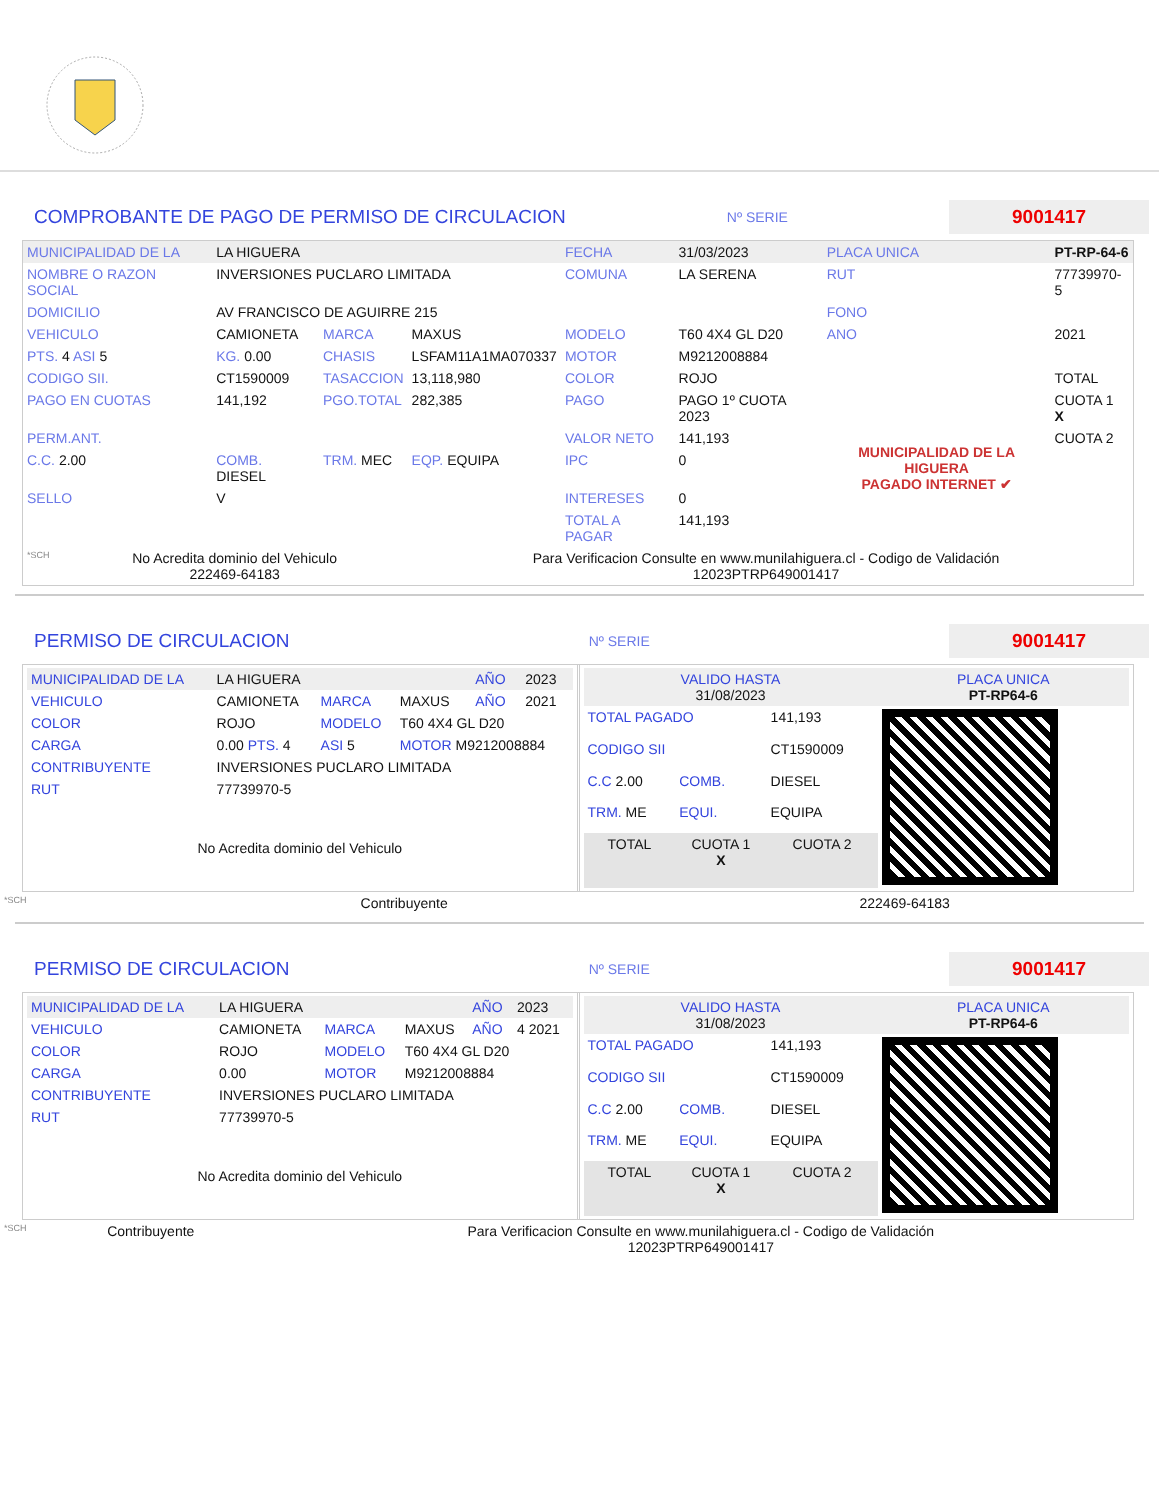COMPROBANTE DE PAGO DE PERMISO DE CIRCULACION
Nº SERIE
9001417
| MUNICIPALIDAD DE LA | LA HIGUERA | | | FECHA | 31/03/2023 | PLACA UNICA | PT-RP-64-6 |
| NOMBRE O RAZON SOCIAL | INVERSIONES PUCLARO LIMITADA | | | COMUNA | LA SERENA | RUT | 77739970-5 |
| DOMICILIO | AV FRANCISCO DE AGUIRRE 215 | | | | | FONO | |
| VEHICULO | CAMIONETA | MARCA | MAXUS | MODELO | T60 4X4 GL D20 | ANO | 2021 |
| PTS. 4 ASI 5 | KG. 0.00 | CHASIS | LSFAM11A1MA070337 | MOTOR | M9212008884 | | |
| CODIGO SII. | CT1590009 | TASACCION | 13,118,980 | COLOR | ROJO | | TOTAL |
| PAGO EN CUOTAS | 141,192 | PGO.TOTAL | 282,385 | PAGO | PAGO 1º CUOTA 2023 | MUNICIPALIDAD DE LA HIGUERA PAGADO INTERNET ✔ | CUOTA 1 X |
| PERM.ANT. | | | | VALOR NETO | 141,193 | | CUOTA 2 |
| C.C. 2.00 | COMB. DIESEL | TRM. MEC | EQP. EQUIPA | IPC | 0 | | |
| SELLO | V | | | INTERESES | 0 | | |
| | | | | TOTAL A PAGAR | 141,193 | | |
| *SCH | No Acredita dominio del Vehiculo 222469-64183 | Para Verificacion Consulte en www.munilahiguera.cl - Codigo de Validación 12023PTRP649001417 |
PERMISO DE CIRCULACION
Nº SERIE
9001417
| / MUNICIPALIDAD DE LA / LA HIGUERA / / / AÑO / 2023 / / VEHICULO / CAMIONETA / MARCA / MAXUS / AÑO / 2021 / / COLOR / ROJO / MODELO / T60 4X4 GL D20 / / / / CARGA / 0.00 PTS. 4 / ASI 5 / MOTOR M9212008884 / / / / CONTRIBUYENTE / INVERSIONES PUCLARO LIMITADA / / / / / / RUT / 77739970-5 / / / / / / No Acredita dominio del Vehiculo / / / / / / | / VALIDO HASTA 31/08/2023 / / / PLACA UNICA PT-RP64-6 / / TOTAL PAGADO / / 141,193 / / / CODIGO SII / / CT1590009 / / / C.C 2.00 / COMB. / DIESEL / / / TRM. ME / EQUI. / EQUIPA / / / TOTAL / CUOTA 1 X / CUOTA 2 / / |
| *SCH | Contribuyente | 222469-64183 |
PERMISO DE CIRCULACION
Nº SERIE
9001417
| / MUNICIPALIDAD DE LA / LA HIGUERA / / / AÑO / 2023 / / VEHICULO / CAMIONETA / MARCA / MAXUS / AÑO / 4 2021 / / COLOR / ROJO / MODELO / T60 4X4 GL D20 / / / / CARGA / 0.00 / MOTOR / M9212008884 / / / / CONTRIBUYENTE / INVERSIONES PUCLARO LIMITADA / / / / / / RUT / 77739970-5 / / / / / / No Acredita dominio del Vehiculo / / / / / / | / VALIDO HASTA 31/08/2023 / / / PLACA UNICA PT-RP64-6 / / TOTAL PAGADO / / 141,193 / / / CODIGO SII / / CT1590009 / / / C.C 2.00 / COMB. / DIESEL / / / TRM. ME / EQUI. / EQUIPA / / / TOTAL / CUOTA 1 X / CUOTA 2 / / |
| *SCH | Contribuyente | Para Verificacion Consulte en www.munilahiguera.cl - Codigo de Validación 12023PTRP649001417 |